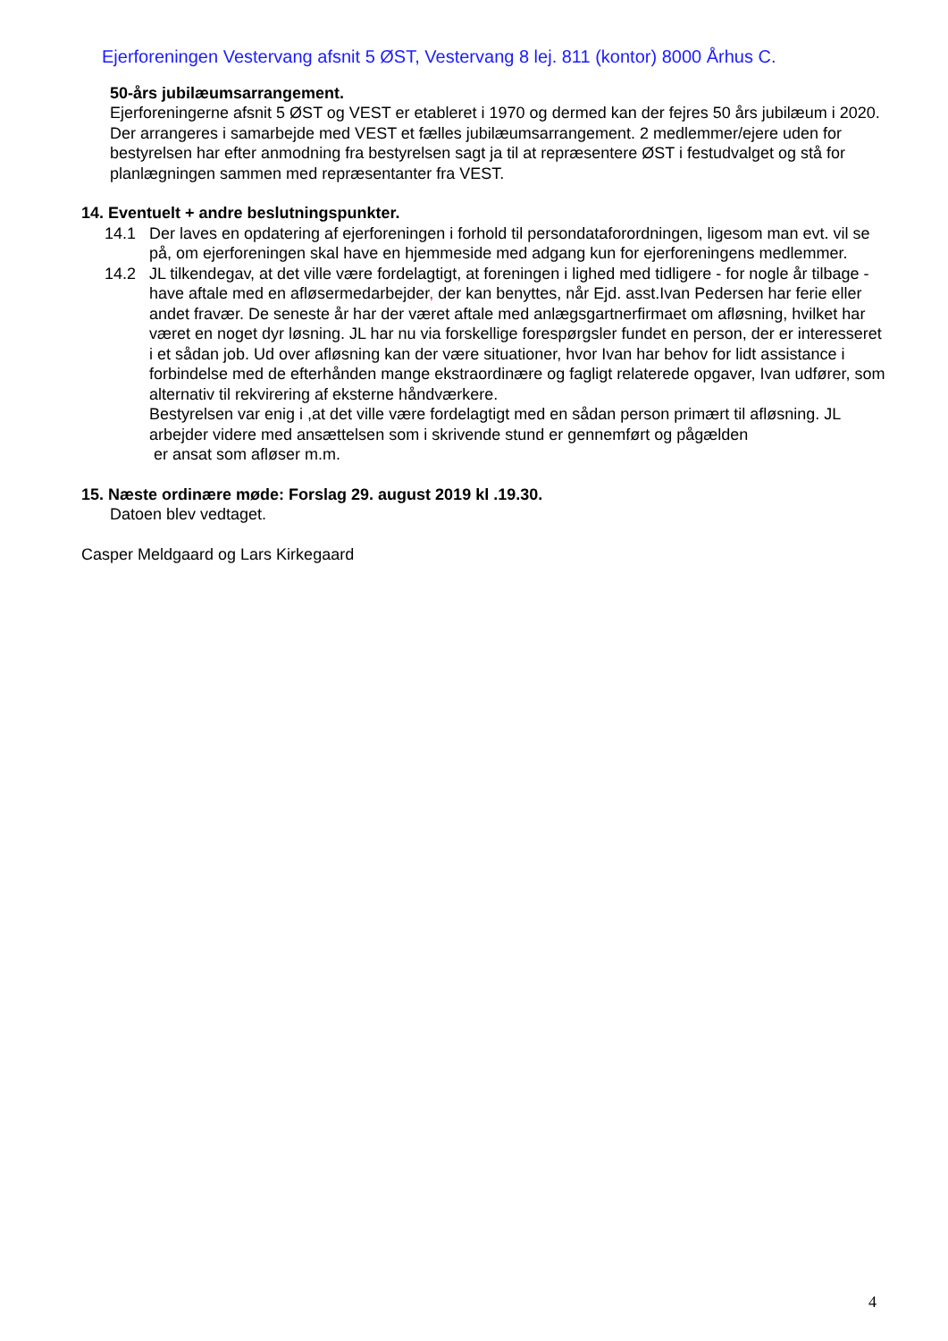Ejerforeningen Vestervang afsnit 5 ØST, Vestervang 8 lej. 811 (kontor) 8000 Århus C.
50-års jubilæumsarrangement.
Ejerforeningerne afsnit 5 ØST og VEST er etableret i 1970 og dermed kan der fejres 50 års jubilæum i 2020. Der arrangeres i samarbejde med VEST et fælles jubilæumsarrangement. 2 medlemmer/ejere uden for bestyrelsen har efter anmodning fra bestyrelsen sagt ja til at repræsentere ØST i festudvalget og stå for planlægningen sammen med repræsentanter fra VEST.
14. Eventuelt + andre beslutningspunkter.
14.1 Der laves en opdatering af ejerforeningen i forhold til persondataforordningen, ligesom man evt. vil se på, om ejerforeningen skal have en hjemmeside med adgang kun for ejerforeningens medlemmer.
14.2 JL tilkendegav, at det ville være fordelagtigt, at foreningen i lighed med tidligere - for nogle år tilbage - have aftale med en afløsermedarbejder, der kan benyttes, når Ejd. asst.Ivan Pedersen har ferie eller andet fravær. De seneste år har der været aftale med anlægsgartnerfirmaet om afløsning, hvilket har været en noget dyr løsning. JL har nu via forskellige forespørgsler fundet en person, der er interesseret i et sådan job. Ud over afløsning kan der være situationer, hvor Ivan har behov for lidt assistance i forbindelse med de efterhånden mange ekstraordinære og fagligt relaterede opgaver, Ivan udfører, som alternativ til rekvirering af eksterne håndværkere.
Bestyrelsen var enig i ,at det ville være fordelagtigt med en sådan person primært til afløsning. JL arbejder videre med ansættelsen som i skrivende stund er gennemført og pågælden
er ansat som afløser m.m.
15. Næste ordinære møde: Forslag 29. august 2019 kl .19.30.
Datoen blev vedtaget.
Casper Meldgaard og Lars Kirkegaard
4